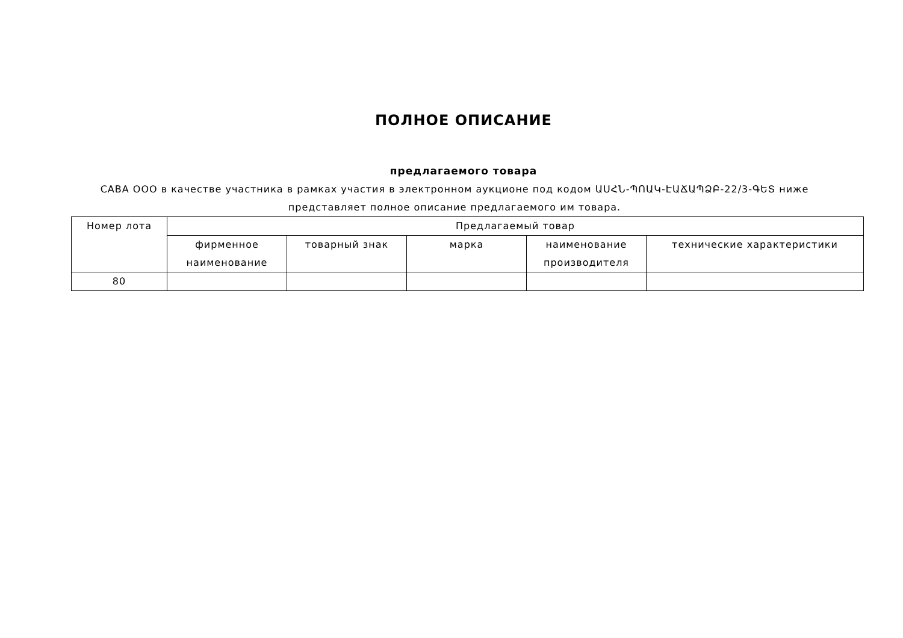ПОЛНОЕ ОПИСАНИЕ
предлагаемого товара
САВА ООО в качестве участника в рамках участия в электронном аукционе под кодом ԱՍՀՆ-ՊՈԱԿ-ԷԱՃԱՊՁԲ-22/3-ԳԵՏ ниже представляет полное описание предлагаемого им товара.
| Номер лота | Предлагаемый товар | | | | |
| --- | --- | --- | --- | --- | --- |
| | фирменное наименование | товарный знак | марка | наименование производителя | технические характеристики |
| 80 | | | | | |